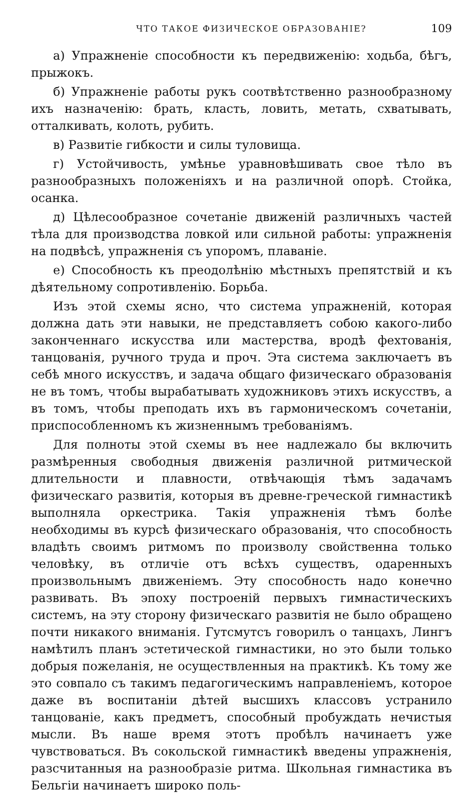ЧТО ТАКОЕ ФИЗИЧЕСКОЕ ОБРАЗОВАНІЕ? 109
а) Упражненіе способности къ передвиженію: ходьба, бѣгъ, прыжокъ.
б) Упражненіе работы рукъ соотвѣтственно разнообразному ихъ назначенію: брать, класть, ловить, метать, схватывать, отталкивать, колоть, рубить.
в) Развитіе гибкости и силы туловища.
г) Устойчивость, умѣнье уравновѣшивать свое тѣло въ разнообразныхъ положеніяхъ и на различной опорѣ. Стойка, осанка.
д) Цѣлесообразное сочетаніе движеній различныхъ частей тѣла для производства ловкой или сильной работы: упражненія на подвѣсѣ, упражненія съ упоромъ, плаваніе.
е) Способность къ преодолѣнію мѣстныхъ препятствій и къ дѣятельному сопротивленію. Борьба.
Изъ этой схемы ясно, что система упражненій, которая должна дать эти навыки, не представляетъ собою какого-либо законченнаго искусства или мастерства, вродѣ фехтованія, танцованія, ручного труда и проч. Эта система заключаетъ въ себѣ много искусствъ, и задача общаго физическаго образованія не въ томъ, чтобы вырабатывать художниковъ этихъ искусствъ, а въ томъ, чтобы преподать ихъ въ гармоническомъ сочетаніи, приспособленномъ къ жизненнымъ требованіямъ.
Для полноты этой схемы въ нее надлежало бы включить размѣренныя свободныя движенія различной ритмической длительности и плавности, отвѣчающія тѣмъ задачамъ физическаго развитія, которыя въ древне-греческой гимнастикѣ выполняла оркестрика. Такія упражненія тѣмъ болѣе необходимы въ курсѣ физическаго образованія, что способность владѣть своимъ ритмомъ по произволу свойственна только человѣку, въ отличіе отъ всѣхъ существъ, одаренныхъ произвольнымъ движеніемъ. Эту способность надо конечно развивать. Въ эпоху построеній первыхъ гимнастическихъ системъ, на эту сторону физическаго развитія не было обращено почти никакого вниманія. Гутсмутсъ говорилъ о танцахъ, Лингъ намѣтилъ планъ эстетической гимнастики, но это были только добрыя пожеланія, не осуществленныя на практикѣ. Къ тому же это совпало съ такимъ педагогическимъ направленіемъ, которое даже въ воспитаніи дѣтей высшихъ классовъ устранило танцованіе, какъ предметъ, способный пробуждать нечистыя мысли. Въ наше время этотъ пробѣлъ начинаетъ уже чувствоваться. Въ сокольской гимнастикѣ введены упражненія, разсчитанныя на разнообразіе ритма. Школьная гимнастика въ Бельгіи начинаетъ широко поль-